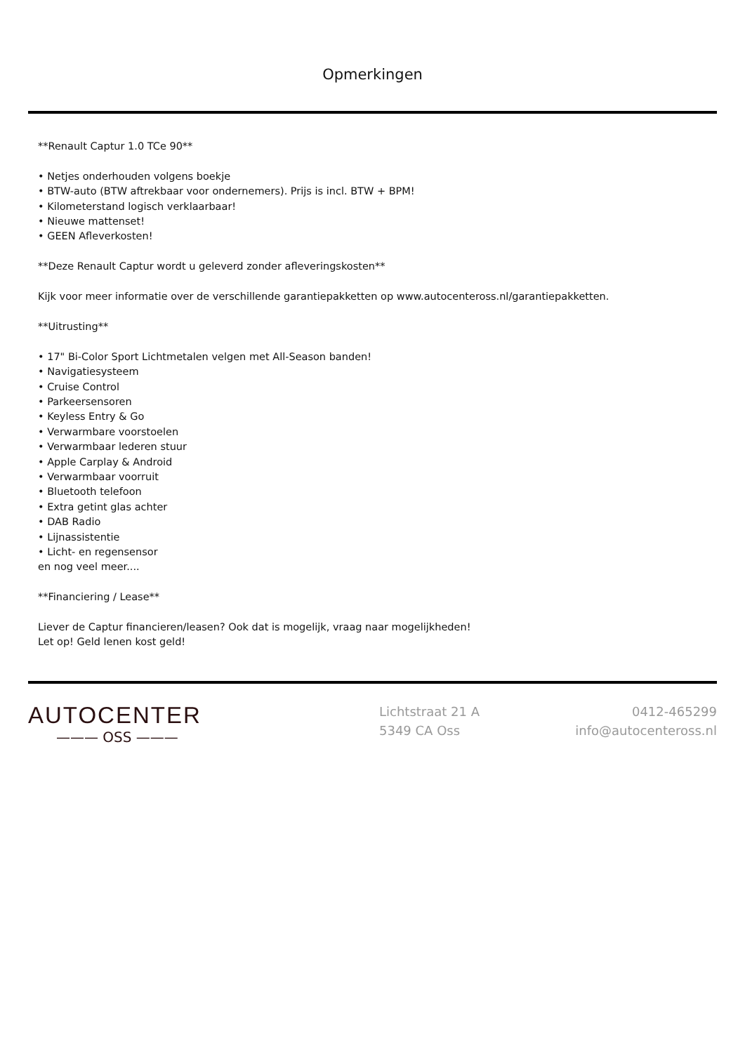Opmerkingen
**Renault Captur 1.0 TCe 90**
• Netjes onderhouden volgens boekje
• BTW-auto (BTW aftrekbaar voor ondernemers). Prijs is incl. BTW + BPM!
• Kilometerstand logisch verklaarbaar!
• Nieuwe mattenset!
• GEEN Afleverkosten!
**Deze Renault Captur wordt u geleverd zonder afleveringskosten**
Kijk voor meer informatie over de verschillende garantiepakketten op www.autocenteross.nl/garantiepakketten.
**Uitrusting**
• 17" Bi-Color Sport Lichtmetalen velgen met All-Season banden!
• Navigatiesysteem
• Cruise Control
• Parkeersensoren
• Keyless Entry & Go
• Verwarmbare voorstoelen
• Verwarmbaar lederen stuur
• Apple Carplay & Android
• Verwarmbaar voorruit
• Bluetooth telefoon
• Extra getint glas achter
• DAB Radio
• Lijnassistentie
• Licht- en regensensor
en nog veel meer....
**Financiering / Lease**
Liever de Captur financieren/leasen? Ook dat is mogelijk, vraag naar mogelijkheden!
Let op! Geld lenen kost geld!
AUTOCENTER
——— OSS ———
Lichtstraat 21 A
5349 CA Oss
0412-465299
info@autocenteross.nl